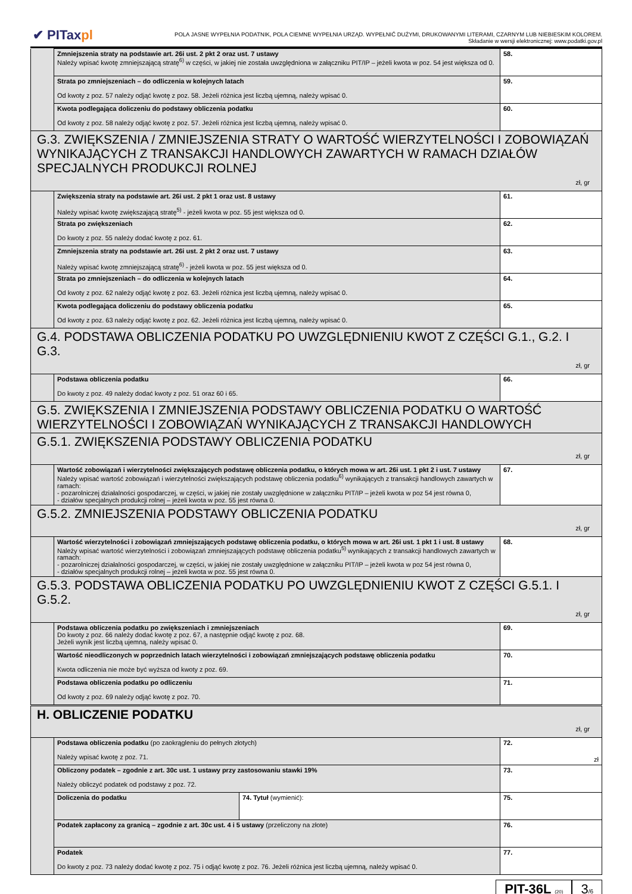✔ PITaxpl
POLA JASNE WYPEŁNIA PODATNIK, POLA CIEMNE WYPEŁNIA URZĄD. WYPEŁNIĆ DUŻYMI, DRUKOWANYMI LITERAMI, CZARNYM LUB NIEBIESKIM KOLOREM.
Składanie w wersji elektronicznej: www.podatki.gov.pl
| | Zmniejszenia straty na podstawie art. 26i ust. 2 pkt 2 oraz ust. 7 ustawy Należy wpisać kwotę zmniejszającą stratę<sup>6)</sup> w części, w jakiej nie została uwzględniona w załączniku PIT/IP – jeżeli kwota w poz. 54 jest większa od 0. | | 58. |
| | Strata po zmniejszeniach – do odliczenia w kolejnych latach Od kwoty z poz. 57 należy odjąć kwotę z poz. 58. Jeżeli różnica jest liczbą ujemną, należy wpisać 0. | | 59. |
| | Kwota podlegająca doliczeniu do podstawy obliczenia podatku Od kwoty z poz. 58 należy odjąć kwotę z poz. 57. Jeżeli różnica jest liczbą ujemną, należy wpisać 0. | | 60. |
| G.3. ZWIĘKSZENIA / ZMNIEJSZENIA STRATY O WARTOŚĆ WIERZYTELNOŚCI I ZOBOWIĄZAŃ WYNIKAJĄCYCH Z TRANSAKCJI HANDLOWYCH ZAWARTYCH W RAMACH DZIAŁÓW SPECJALNYCH PRODUKCJI ROLNEJ zł, gr | | | |
| | Zwiększenia straty na podstawie art. 26i ust. 2 pkt 1 oraz ust. 8 ustawy Należy wpisać kwotę zwiększającą stratę<sup>5)</sup> - jeżeli kwota w poz. 55 jest większa od 0. | | 61. |
| | Strata po zwiększeniach Do kwoty z poz. 55 należy dodać kwotę z poz. 61. | | 62. |
| | Zmniejszenia straty na podstawie art. 26i ust. 2 pkt 2 oraz ust. 7 ustawy Należy wpisać kwotę zmniejszającą stratę<sup>6)</sup> - jeżeli kwota w poz. 55 jest większa od 0. | | 63. |
| | Strata po zmniejszeniach – do odliczenia w kolejnych latach Od kwoty z poz. 62 należy odjąć kwotę z poz. 63. Jeżeli różnica jest liczbą ujemną, należy wpisać 0. | | 64. |
| | Kwota podlegająca doliczeniu do podstawy obliczenia podatku Od kwoty z poz. 63 należy odjąć kwotę z poz. 62. Jeżeli różnica jest liczbą ujemną, należy wpisać 0. | | 65. |
| G.4. PODSTAWA OBLICZENIA PODATKU PO UWZGLĘDNIENIU KWOT Z CZĘŚCI G.1., G.2. I G.3. zł, gr | | | |
| | Podstawa obliczenia podatku Do kwoty z poz. 49 należy dodać kwoty z poz. 51 oraz 60 i 65. | | 66. |
| G.5. ZWIĘKSZENIA I ZMNIEJSZENIA PODSTAWY OBLICZENIA PODATKU O WARTOŚĆ WIERZYTELNOŚCI I ZOBOWIĄZAŃ WYNIKAJĄCYCH Z TRANSAKCJI HANDLOWYCH | | | |
| G.5.1. ZWIĘKSZENIA PODSTAWY OBLICZENIA PODATKU zł, gr | | | |
| | Wartość zobowiązań i wierzytelności zwiększających podstawę obliczenia podatku, o których mowa w art. 26i ust. 1 pkt 2 i ust. 7 ustawy Należy wpisać wartość zobowiązań i wierzytelności zwiększających podstawę obliczenia podatku<sup>6)</sup> wynikających z transakcji handlowych zawartych w ramach: - pozarolniczej działalności gospodarczej, w części, w jakiej nie zostały uwzględnione w załączniku PIT/IP – jeżeli kwota w poz 54 jest równa 0, - działów specjalnych produkcji rolnej – jeżeli kwota w poz. 55 jest równa 0. | | 67. |
| G.5.2. ZMNIEJSZENIA PODSTAWY OBLICZENIA PODATKU zł, gr | | | |
| | Wartość wierzytelności i zobowiązań zmniejszających podstawę obliczenia podatku, o których mowa w art. 26i ust. 1 pkt 1 i ust. 8 ustawy Należy wpisać wartość wierzytelności i zobowiązań zmniejszających podstawę obliczenia podatku<sup>5)</sup> wynikających z transakcji handlowych zawartych w ramach: - pozarolniczej działalności gospodarczej, w części, w jakiej nie zostały uwzględnione w załączniku PIT/IP – jeżeli kwota w poz 54 jest równa 0, - działów specjalnych produkcji rolnej – jeżeli kwota w poz. 55 jest równa 0. | | 68. |
| G.5.3. PODSTAWA OBLICZENIA PODATKU PO UWZGLĘDNIENIU KWOT Z CZĘŚCI G.5.1. I G.5.2. zł, gr | | | |
| | Podstawa obliczenia podatku po zwiększeniach i zmniejszeniach Do kwoty z poz. 66 należy dodać kwotę z poz. 67, a następnie odjąć kwotę z poz. 68. Jeżeli wynik jest liczbą ujemną, należy wpisać 0. | | 69. |
| | Wartość nieodliczonych w poprzednich latach wierzytelności i zobowiązań zmniejszających podstawę obliczenia podatku Kwota odliczenia nie może być wyższa od kwoty z poz. 69. | | 70. |
| | Podstawa obliczenia podatku po odliczeniu Od kwoty z poz. 69 należy odjąć kwotę z poz. 70. | | 71. |
| H. OBLICZENIE PODATKU zł, gr | | | |
| | Podstawa obliczenia podatku (po zaokrągleniu do pełnych złotych) Należy wpisać kwotę z poz. 71. | | 72. zł |
| | Obliczony podatek – zgodnie z art. 30c ust. 1 ustawy przy zastosowaniu stawki 19% Należy obliczyć podatek od podstawy z poz. 72. | | 73. |
| | Doliczenia do podatku | 74. Tytuł (wymienić): | 75. |
| | Podatek zapłacony za granicą – zgodnie z art. 30c ust. 4 i 5 ustawy (przeliczony na złote) | | 76. |
| | Podatek Do kwoty z poz. 73 należy dodać kwotę z poz. 75 i odjąć kwotę z poz. 76. Jeżeli różnica jest liczbą ujemną, należy wpisać 0. | | 77. |
PIT-36L (20)
3/6